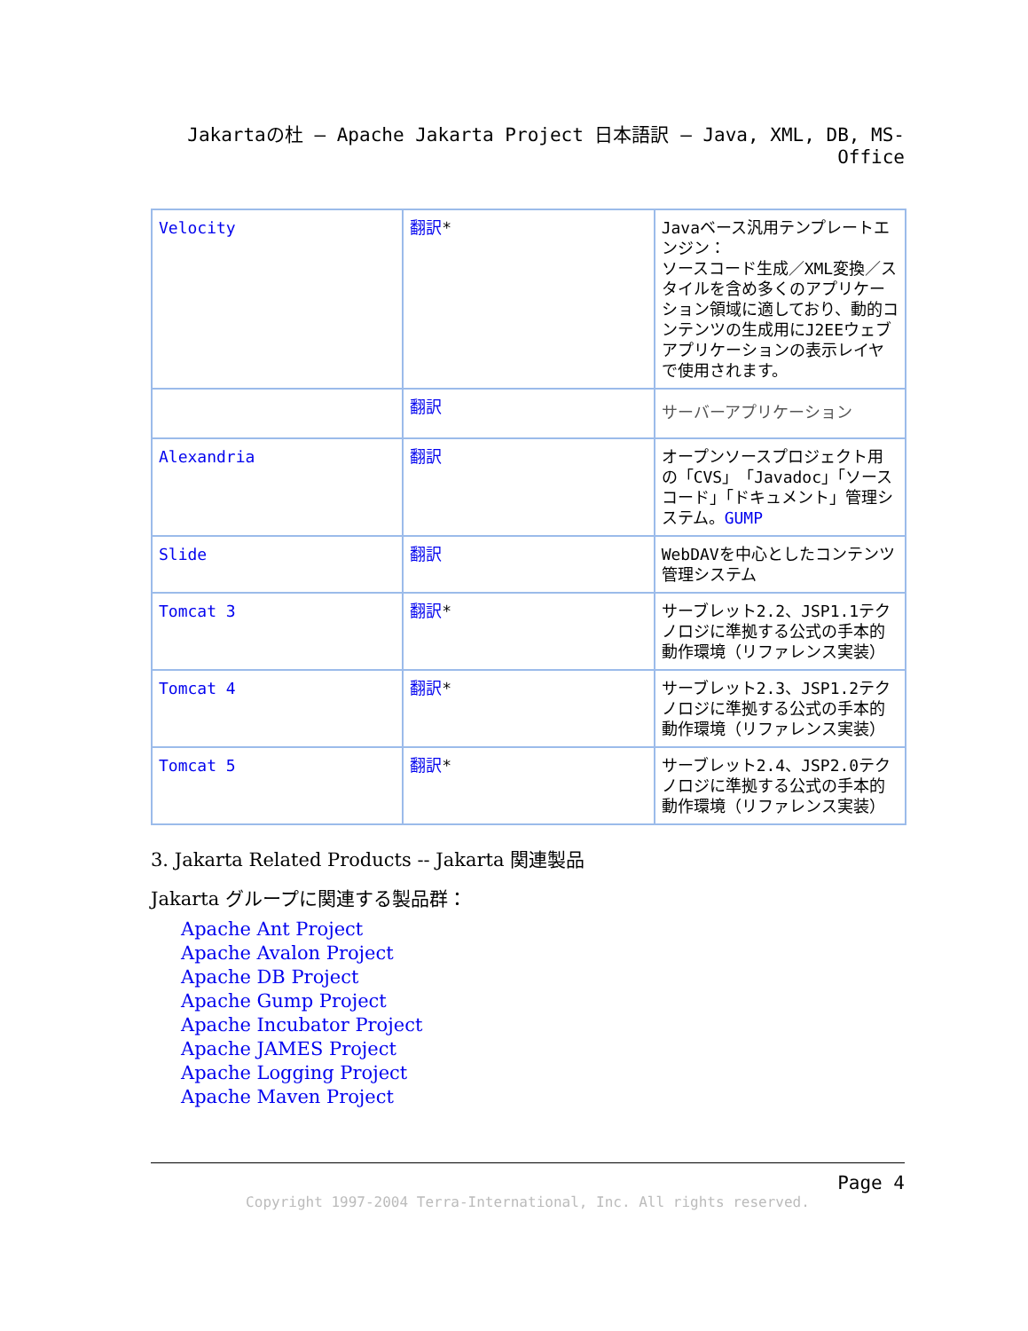Jakartaの杜 – Apache Jakarta Project 日本語訳 – Java, XML, DB, MS-Office
| Velocity | 翻訳 * | Javaベース汎用テンプレートエンジン： ソースコード生成／XML変換／スタイルを含め多くのアプリケーション領域に適しており、動的コンテンツの生成用にJ2EEウェブアプリケーションの表示レイヤで使用されます。 |
| | 翻訳 | サーバーアプリケーション |
| Alexandria | 翻訳 | オープンソースプロジェクト用の「CVS」「Javadoc」「ソースコード」「ドキュメント」管理システム。 GUMP |
| Slide | 翻訳 | WebDAVを中心としたコンテンツ管理システム |
| Tomcat 3 | 翻訳 * | サーブレット2.2、JSP1.1テクノロジに準拠する公式の手本的動作環境（リファレンス実装） |
| Tomcat 4 | 翻訳 * | サーブレット2.3、JSP1.2テクノロジに準拠する公式の手本的動作環境（リファレンス実装） |
| Tomcat 5 | 翻訳 * | サーブレット2.4、JSP2.0テクノロジに準拠する公式の手本的動作環境（リファレンス実装） |
3. Jakarta Related Products -- Jakarta 関連製品
Jakarta グループに関連する製品群：
Apache Ant Project
Apache Avalon Project
Apache DB Project
Apache Gump Project
Apache Incubator Project
Apache JAMES Project
Apache Logging Project
Apache Maven Project
Page 4
Copyright 1997-2004 Terra-International, Inc. All rights reserved.